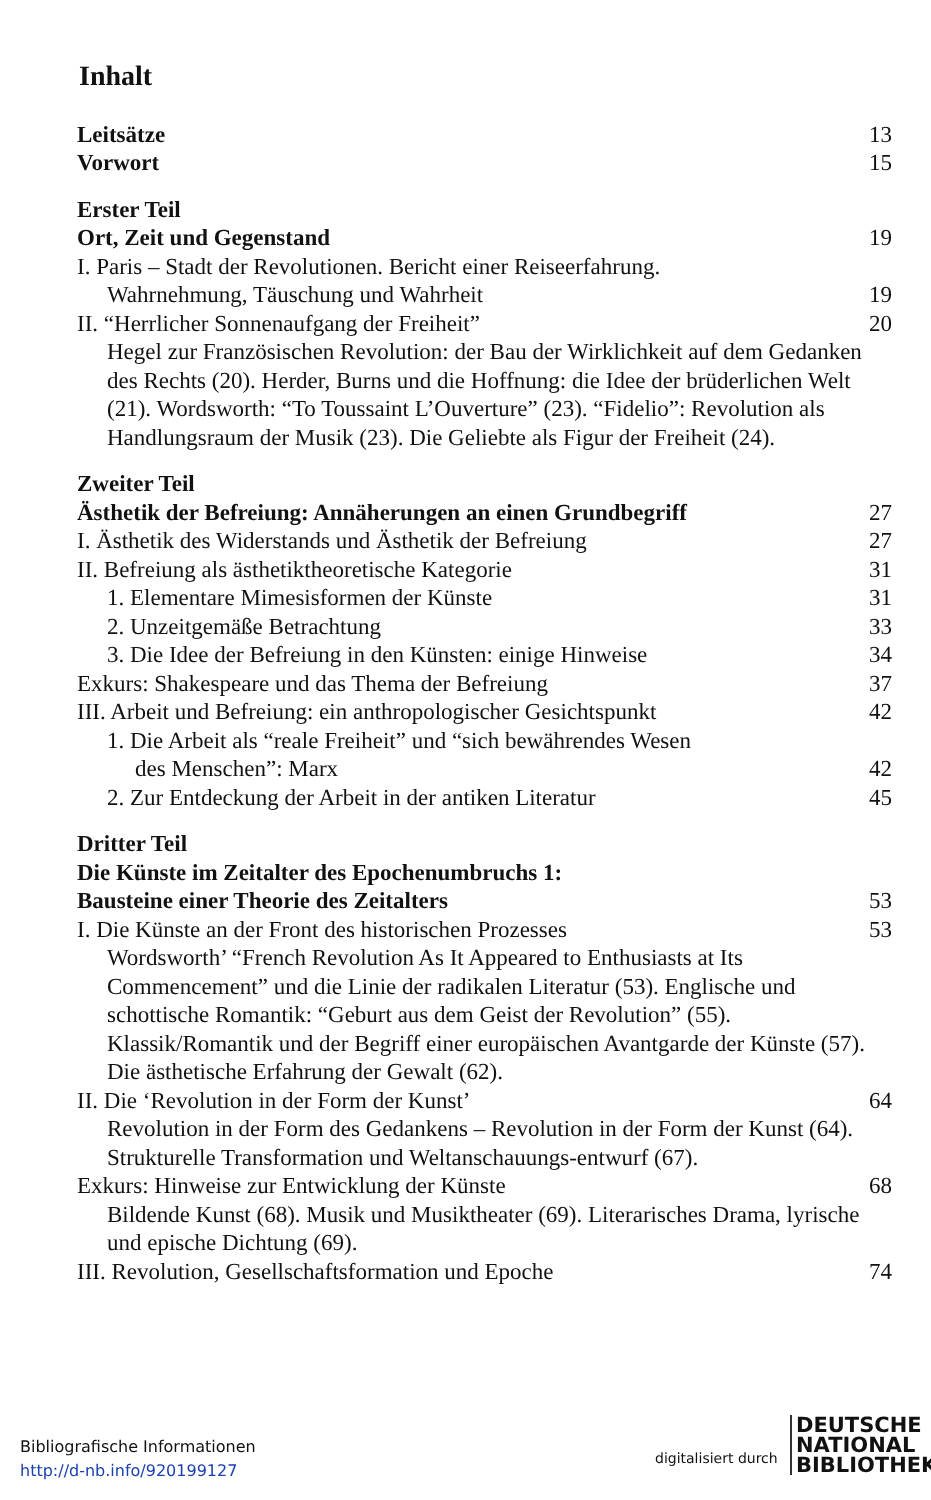Inhalt
Leitsätze 13
Vorwort 15
Erster Teil
Ort, Zeit und Gegenstand 19
I. Paris – Stadt der Revolutionen. Bericht einer Reiseerfahrung.
Wahrnehmung, Täuschung und Wahrheit 19
II. “Herrlicher Sonnenaufgang der Freiheit” 20
Hegel zur Französischen Revolution: der Bau der Wirklichkeit auf dem Gedanken des Rechts (20). Herder, Burns und die Hoffnung: die Idee der brüderlichen Welt (21). Wordsworth: “To Toussaint L’Ouverture” (23). “Fidelio”: Revolution als Handlungsraum der Musik (23). Die Geliebte als Figur der Freiheit (24).
Zweiter Teil
Ästhetik der Befreiung: Annäherungen an einen Grundbegriff 27
I. Ästhetik des Widerstands und Ästhetik der Befreiung 27
II. Befreiung als ästhetiktheoretische Kategorie 31
1. Elementare Mimesisformen der Künste 31
2. Unzeitgemäße Betrachtung 33
3. Die Idee der Befreiung in den Künsten: einige Hinweise 34
Exkurs: Shakespeare und das Thema der Befreiung 37
III. Arbeit und Befreiung: ein anthropologischer Gesichtspunkt 42
1. Die Arbeit als “reale Freiheit” und “sich bewährendes Wesen
des Menschen”: Marx 42
2. Zur Entdeckung der Arbeit in der antiken Literatur 45
Dritter Teil
Die Künste im Zeitalter des Epochenumbruchs 1:
Bausteine einer Theorie des Zeitalters 53
I. Die Künste an der Front des historischen Prozesses 53
Wordsworth’ “French Revolution As It Appeared to Enthusiasts at Its Commencement” und die Linie der radikalen Literatur (53). Englische und schottische Romantik: “Geburt aus dem Geist der Revolution” (55). Klassik/Romantik und der Begriff einer europäischen Avantgarde der Künste (57). Die ästhetische Erfahrung der Gewalt (62).
II. Die ‘Revolution in der Form der Kunst’ 64
Revolution in der Form des Gedankens – Revolution in der Form der Kunst (64). Strukturelle Transformation und Weltanschauungs-entwurf (67).
Exkurs: Hinweise zur Entwicklung der Künste 68
Bildende Kunst (68). Musik und Musiktheater (69). Literarisches Drama, lyrische und epische Dichtung (69).
III. Revolution, Gesellschaftsformation und Epoche 74
Bibliografische Informationen
http://d-nb.info/920199127
digitalisiert durch
DEUTSCHE
NATIONAL
BIBLIOTHEK